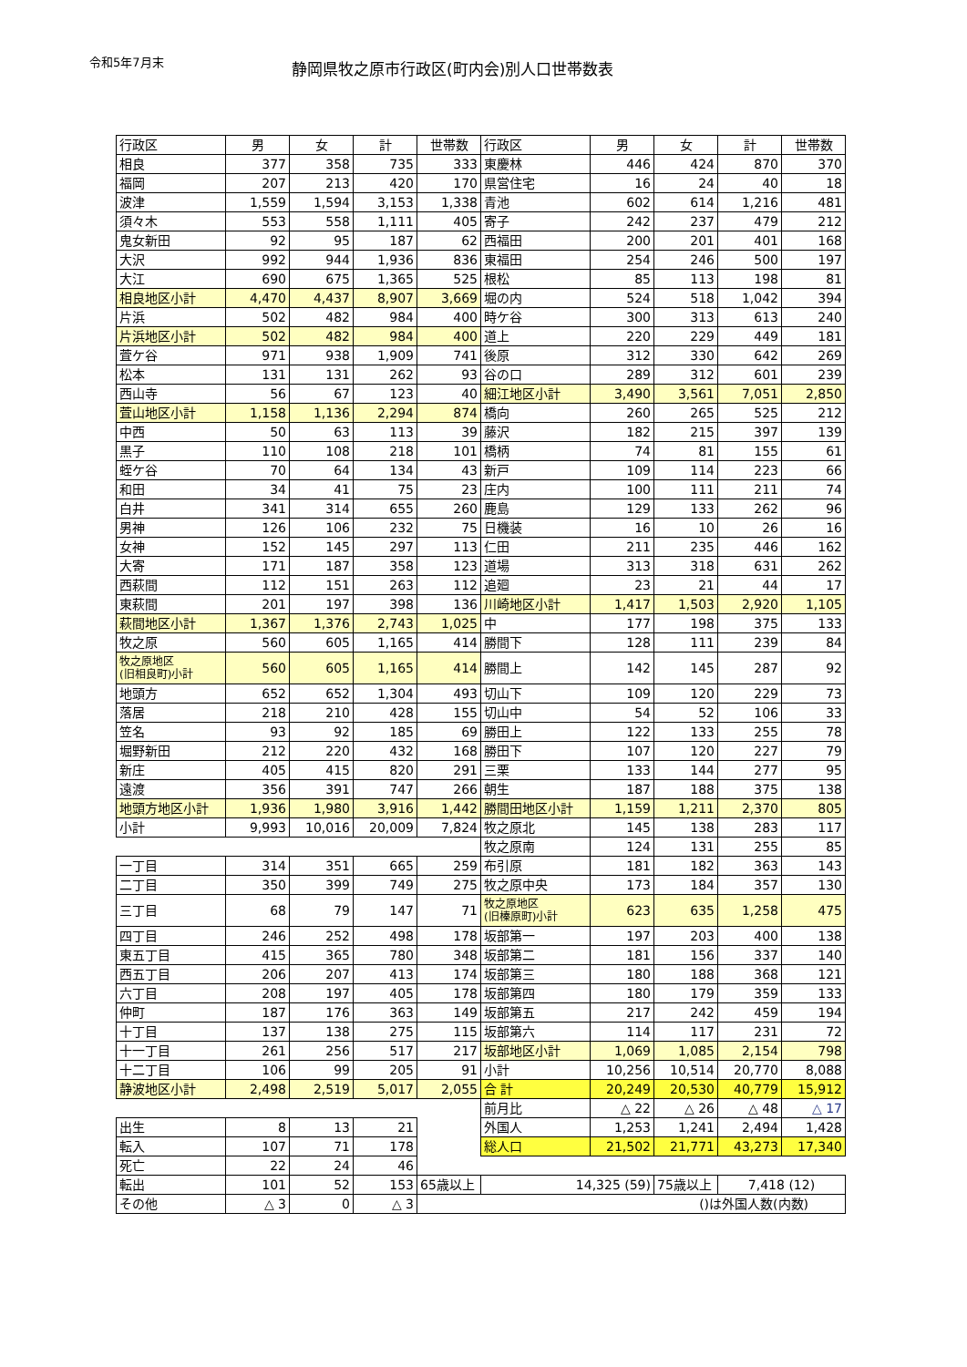令和5年7月末
静岡県牧之原市行政区(町内会)別人口世帯数表
| 行政区 | 男 | 女 | 計 | 世帯数 | 行政区 | 男 | 女 | 計 | 世帯数 |
| --- | --- | --- | --- | --- | --- | --- | --- | --- | --- |
| 相良 | 377 | 358 | 735 | 333 | 東慶林 | 446 | 424 | 870 | 370 |
| 福岡 | 207 | 213 | 420 | 170 | 県営住宅 | 16 | 24 | 40 | 18 |
| 波津 | 1,559 | 1,594 | 3,153 | 1,338 | 青池 | 602 | 614 | 1,216 | 481 |
| 須々木 | 553 | 558 | 1,111 | 405 | 寄子 | 242 | 237 | 479 | 212 |
| 鬼女新田 | 92 | 95 | 187 | 62 | 西福田 | 200 | 201 | 401 | 168 |
| 大沢 | 992 | 944 | 1,936 | 836 | 東福田 | 254 | 246 | 500 | 197 |
| 大江 | 690 | 675 | 1,365 | 525 | 根松 | 85 | 113 | 198 | 81 |
| 相良地区小計 | 4,470 | 4,437 | 8,907 | 3,669 | 堀の内 | 524 | 518 | 1,042 | 394 |
| 片浜 | 502 | 482 | 984 | 400 | 時ケ谷 | 300 | 313 | 613 | 240 |
| 片浜地区小計 | 502 | 482 | 984 | 400 | 道上 | 220 | 229 | 449 | 181 |
| 萓ケ谷 | 971 | 938 | 1,909 | 741 | 後原 | 312 | 330 | 642 | 269 |
| 松本 | 131 | 131 | 262 | 93 | 谷の口 | 289 | 312 | 601 | 239 |
| 西山寺 | 56 | 67 | 123 | 40 | 細江地区小計 | 3,490 | 3,561 | 7,051 | 2,850 |
| 萓山地区小計 | 1,158 | 1,136 | 2,294 | 874 | 橋向 | 260 | 265 | 525 | 212 |
| 中西 | 50 | 63 | 113 | 39 | 藤沢 | 182 | 215 | 397 | 139 |
| 黒子 | 110 | 108 | 218 | 101 | 橋柄 | 74 | 81 | 155 | 61 |
| 蛭ケ谷 | 70 | 64 | 134 | 43 | 新戸 | 109 | 114 | 223 | 66 |
| 和田 | 34 | 41 | 75 | 23 | 庄内 | 100 | 111 | 211 | 74 |
| 白井 | 341 | 314 | 655 | 260 | 鹿島 | 129 | 133 | 262 | 96 |
| 男神 | 126 | 106 | 232 | 75 | 日機装 | 16 | 10 | 26 | 16 |
| 女神 | 152 | 145 | 297 | 113 | 仁田 | 211 | 235 | 446 | 162 |
| 大寄 | 171 | 187 | 358 | 123 | 道場 | 313 | 318 | 631 | 262 |
| 西萩間 | 112 | 151 | 263 | 112 | 追廻 | 23 | 21 | 44 | 17 |
| 東萩間 | 201 | 197 | 398 | 136 | 川崎地区小計 | 1,417 | 1,503 | 2,920 | 1,105 |
| 萩間地区小計 | 1,367 | 1,376 | 2,743 | 1,025 | 中 | 177 | 198 | 375 | 133 |
| 牧之原 | 560 | 605 | 1,165 | 414 | 勝間下 | 128 | 111 | 239 | 84 |
| 牧之原地区 (旧相良町)小計 | 560 | 605 | 1,165 | 414 | 勝間上 | 142 | 145 | 287 | 92 |
| 地頭方 | 652 | 652 | 1,304 | 493 | 切山下 | 109 | 120 | 229 | 73 |
| 落居 | 218 | 210 | 428 | 155 | 切山中 | 54 | 52 | 106 | 33 |
| 笠名 | 93 | 92 | 185 | 69 | 勝田上 | 122 | 133 | 255 | 78 |
| 堀野新田 | 212 | 220 | 432 | 168 | 勝田下 | 107 | 120 | 227 | 79 |
| 新庄 | 405 | 415 | 820 | 291 | 三栗 | 133 | 144 | 277 | 95 |
| 遠渡 | 356 | 391 | 747 | 266 | 朝生 | 187 | 188 | 375 | 138 |
| 地頭方地区小計 | 1,936 | 1,980 | 3,916 | 1,442 | 勝間田地区小計 | 1,159 | 1,211 | 2,370 | 805 |
| 小計 | 9,993 | 10,016 | 20,009 | 7,824 | 牧之原北 | 145 | 138 | 283 | 117 |
| | | | | | 牧之原南 | 124 | 131 | 255 | 85 |
| 一丁目 | 314 | 351 | 665 | 259 | 布引原 | 181 | 182 | 363 | 143 |
| 二丁目 | 350 | 399 | 749 | 275 | 牧之原中央 | 173 | 184 | 357 | 130 |
| 三丁目 | 68 | 79 | 147 | 71 | 牧之原地区 (旧榛原町)小計 | 623 | 635 | 1,258 | 475 |
| 四丁目 | 246 | 252 | 498 | 178 | 坂部第一 | 197 | 203 | 400 | 138 |
| 東五丁目 | 415 | 365 | 780 | 348 | 坂部第二 | 181 | 156 | 337 | 140 |
| 西五丁目 | 206 | 207 | 413 | 174 | 坂部第三 | 180 | 188 | 368 | 121 |
| 六丁目 | 208 | 197 | 405 | 178 | 坂部第四 | 180 | 179 | 359 | 133 |
| 仲町 | 187 | 176 | 363 | 149 | 坂部第五 | 217 | 242 | 459 | 194 |
| 十丁目 | 137 | 138 | 275 | 115 | 坂部第六 | 114 | 117 | 231 | 72 |
| 十一丁目 | 261 | 256 | 517 | 217 | 坂部地区小計 | 1,069 | 1,085 | 2,154 | 798 |
| 十二丁目 | 106 | 99 | 205 | 91 | 小計 | 10,256 | 10,514 | 20,770 | 8,088 |
| 静波地区小計 | 2,498 | 2,519 | 5,017 | 2,055 | 合 計 | 20,249 | 20,530 | 40,779 | 15,912 |
| | | | | | 前月比 | △ 22 | △ 26 | △ 48 | △ 17 |
| 出生 | 8 | 13 | 21 | | 外国人 | 1,253 | 1,241 | 2,494 | 1,428 |
| 転入 | 107 | 71 | 178 | | 総人口 | 21,502 | 21,771 | 43,273 | 17,340 |
| 死亡 | 22 | 24 | 46 | | | | | | |
| 転出 | 101 | 52 | 153 | 65歳以上 | 14,325 (59) | | 75歳以上 | 7,418 (12) | |
| その他 | △ 3 | 0 | △ 3 | ()は外国人数(内数) | | | | | |